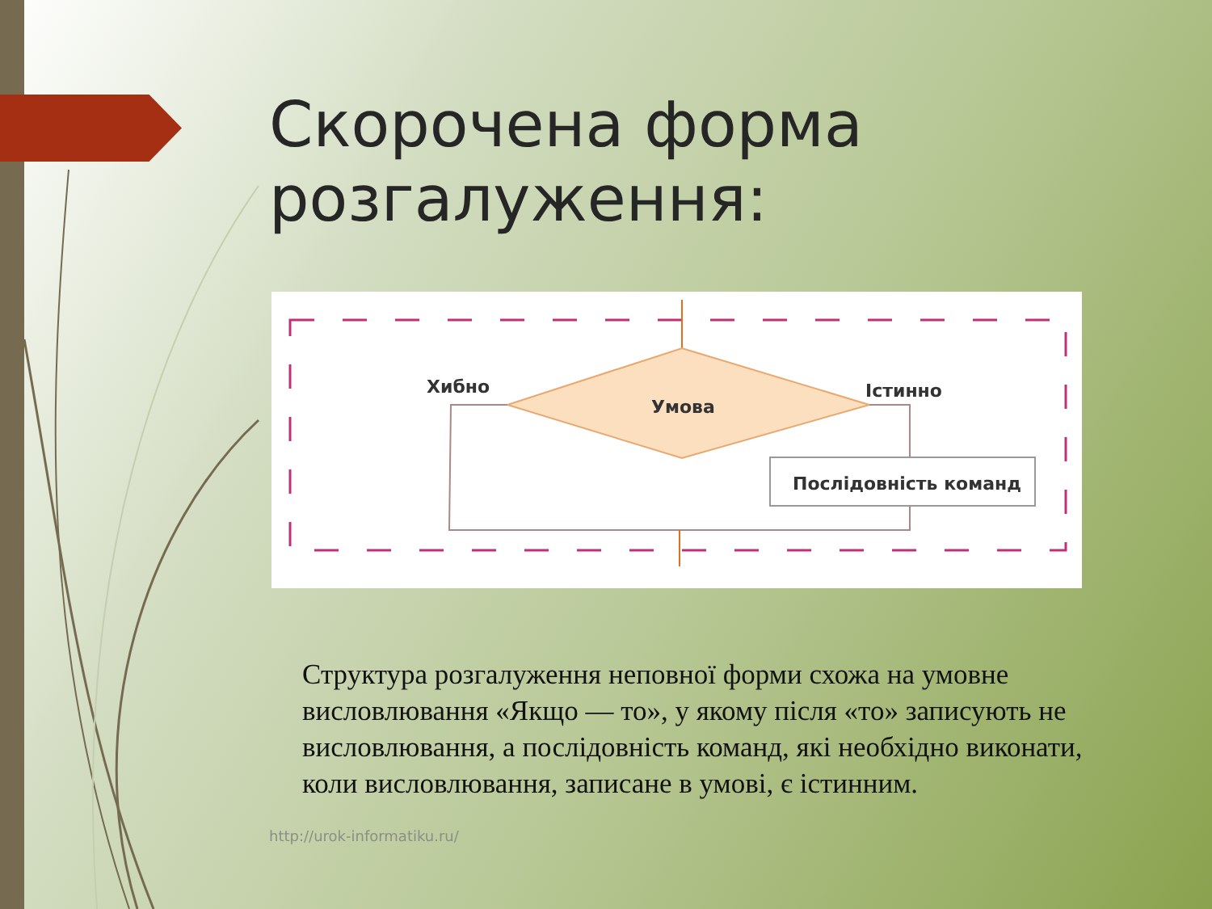Скорочена форма
розгалуження:
Умова
Хибно
Істинно
Послідовність команд
Структура розгалуження неповної форми схожа на умовне висловлювання «Якщо — то», у якому після «то» записують не висловлювання, а послідовність команд, які необхідно виконати, коли висловлювання, записане в умові, є істинним.
http://urok-informatiku.ru/